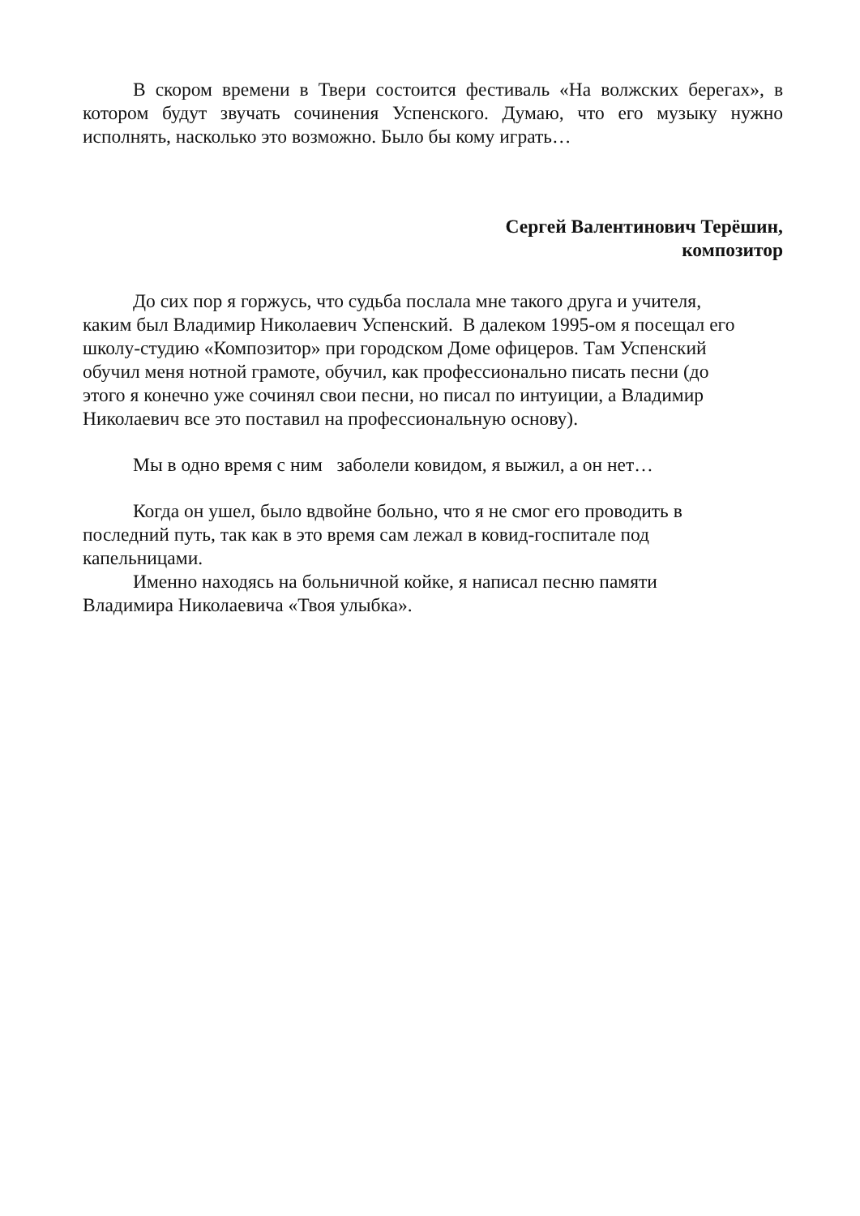В скором времени в Твери состоится фестиваль «На волжских берегах», в котором будут звучать сочинения Успенского. Думаю, что его музыку нужно исполнять, насколько это возможно. Было бы кому играть…
Сергей Валентинович Терёшин,
композитор
До сих пор я горжусь, что судьба послала мне такого друга и учителя,
каким был Владимир Николаевич Успенский. В далеком 1995-ом я посещал его
школу-студию «Композитор» при городском Доме офицеров. Там Успенский
обучил меня нотной грамоте, обучил, как профессионально писать песни (до
этого я конечно уже сочинял свои песни, но писал по интуиции, а Владимир
Николаевич все это поставил на профессиональную основу).
Мы в одно время с ним заболели ковидом, я выжил, а он нет…
Когда он ушел, было вдвойне больно, что я не смог его проводить в
последний путь, так как в это время сам лежал в ковид-госпитале под
капельницами.
Именно находясь на больничной койке, я написал песню памяти
Владимира Николаевича «Твоя улыбка».